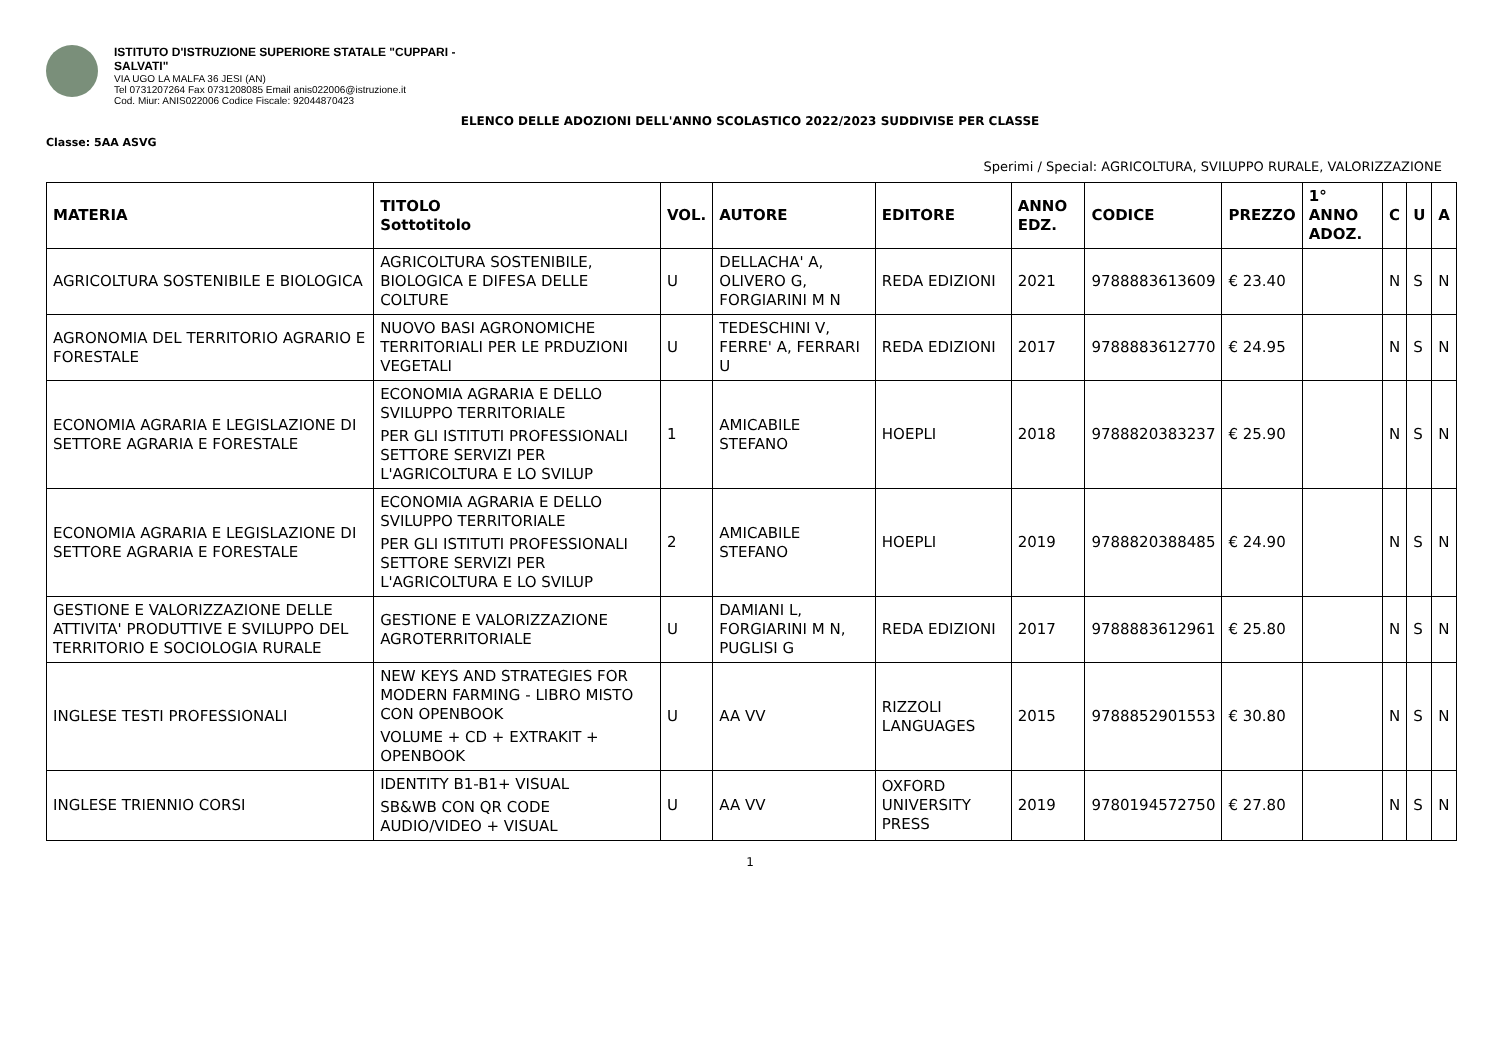ISTITUTO D'ISTRUZIONE SUPERIORE STATALE "CUPPARI -
SALVATI"
VIA UGO LA MALFA 36 JESI (AN)
Tel 0731207264 Fax 0731208085 Email anis022006@istruzione.it
Cod. Miur: ANIS022006 Codice Fiscale: 92044870423
ELENCO DELLE ADOZIONI DELL'ANNO SCOLASTICO 2022/2023 SUDDIVISE PER CLASSE
Classe: 5AA ASVG
Sperimi / Special: AGRICOLTURA, SVILUPPO RURALE, VALORIZZAZIONE
| MATERIA | TITOLO Sottotitolo | VOL. | AUTORE | EDITORE | ANNO EDZ. | CODICE | PREZZO | 1° ANNO ADOZ. | C | U | A |
| --- | --- | --- | --- | --- | --- | --- | --- | --- | --- | --- | --- |
| AGRICOLTURA SOSTENIBILE E BIOLOGICA | AGRICOLTURA SOSTENIBILE, BIOLOGICA E DIFESA DELLE COLTURE | U | DELLACHA' A, OLIVERO G, FORGIARINI M N | REDA EDIZIONI | 2021 | 9788883613609 | € 23.40 | | N | S | N |
| AGRONOMIA DEL TERRITORIO AGRARIO E FORESTALE | NUOVO BASI AGRONOMICHE TERRITORIALI PER LE PRDUZIONI VEGETALI | U | TEDESCHINI V, FERRE' A, FERRARI U | REDA EDIZIONI | 2017 | 9788883612770 | € 24.95 | | N | S | N |
| ECONOMIA AGRARIA E LEGISLAZIONE DI SETTORE AGRARIA E FORESTALE | ECONOMIA AGRARIA E DELLO SVILUPPO TERRITORIALE PER GLI ISTITUTI PROFESSIONALI SETTORE SERVIZI PER L'AGRICOLTURA E LO SVILUP | 1 | AMICABILE STEFANO | HOEPLI | 2018 | 9788820383237 | € 25.90 | | N | S | N |
| ECONOMIA AGRARIA E LEGISLAZIONE DI SETTORE AGRARIA E FORESTALE | ECONOMIA AGRARIA E DELLO SVILUPPO TERRITORIALE PER GLI ISTITUTI PROFESSIONALI SETTORE SERVIZI PER L'AGRICOLTURA E LO SVILUP | 2 | AMICABILE STEFANO | HOEPLI | 2019 | 9788820388485 | € 24.90 | | N | S | N |
| GESTIONE E VALORIZZAZIONE DELLE ATTIVITA' PRODUTTIVE E SVILUPPO DEL TERRITORIO E SOCIOLOGIA RURALE | GESTIONE E VALORIZZAZIONE AGROTERRITORIALE | U | DAMIANI L, FORGIARINI M N, PUGLISI G | REDA EDIZIONI | 2017 | 9788883612961 | € 25.80 | | N | S | N |
| INGLESE TESTI PROFESSIONALI | NEW KEYS AND STRATEGIES FOR MODERN FARMING - LIBRO MISTO CON OPENBOOK VOLUME + CD + EXTRAKIT + OPENBOOK | U | AA VV | RIZZOLI LANGUAGES | 2015 | 9788852901553 | € 30.80 | | N | S | N |
| INGLESE TRIENNIO CORSI | IDENTITY B1-B1+ VISUAL SB&WB CON QR CODE AUDIO/VIDEO + VISUAL | U | AA VV | OXFORD UNIVERSITY PRESS | 2019 | 9780194572750 | € 27.80 | | N | S | N |
1